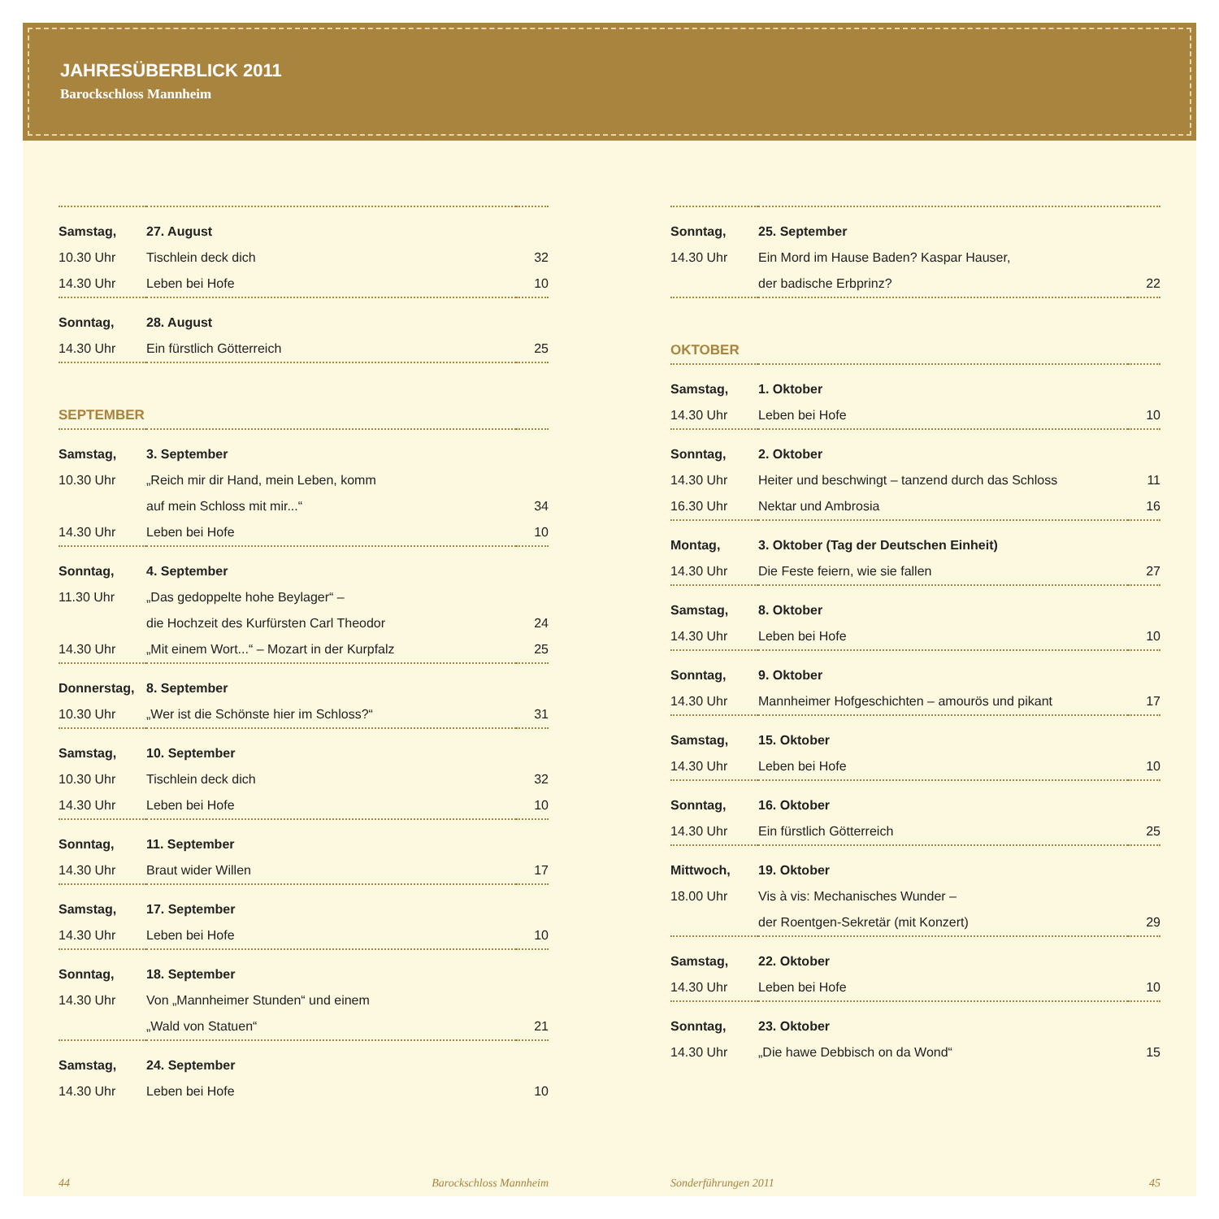JAHRESÜBERBLICK 2011
Barockschloss Mannheim
| Samstag, | 27. August | |
| 10.30 Uhr | Tischlein deck dich | 32 |
| 14.30 Uhr | Leben bei Hofe | 10 |
| Sonntag, | 28. August | |
| 14.30 Uhr | Ein fürstlich Götterreich | 25 |
SEPTEMBER
| Samstag, | 3. September | |
| 10.30 Uhr | „Reich mir dir Hand, mein Leben, komm | |
| | auf mein Schloss mit mir...“ | 34 |
| 14.30 Uhr | Leben bei Hofe | 10 |
| Sonntag, | 4. September | |
| 11.30 Uhr | „Das gedoppelte hohe Beylager“ – | |
| | die Hochzeit des Kurfürsten Carl Theodor | 24 |
| 14.30 Uhr | „Mit einem Wort...“ – Mozart in der Kurpfalz | 25 |
| Donnerstag, | 8. September | |
| 10.30 Uhr | „Wer ist die Schönste hier im Schloss?“ | 31 |
| Samstag, | 10. September | |
| 10.30 Uhr | Tischlein deck dich | 32 |
| 14.30 Uhr | Leben bei Hofe | 10 |
| Sonntag, | 11. September | |
| 14.30 Uhr | Braut wider Willen | 17 |
| Samstag, | 17. September | |
| 14.30 Uhr | Leben bei Hofe | 10 |
| Sonntag, | 18. September | |
| 14.30 Uhr | Von „Mannheimer Stunden“ und einem | |
| | „Wald von Statuen“ | 21 |
| Samstag, | 24. September | |
| 14.30 Uhr | Leben bei Hofe | 10 |
| Sonntag, | 25. September | |
| 14.30 Uhr | Ein Mord im Hause Baden? Kaspar Hauser, | |
| | der badische Erbprinz? | 22 |
OKTOBER
| Samstag, | 1. Oktober | |
| 14.30 Uhr | Leben bei Hofe | 10 |
| Sonntag, | 2. Oktober | |
| 14.30 Uhr | Heiter und beschwingt – tanzend durch das Schloss | 11 |
| 16.30 Uhr | Nektar und Ambrosia | 16 |
| Montag, | 3. Oktober (Tag der Deutschen Einheit) | |
| 14.30 Uhr | Die Feste feiern, wie sie fallen | 27 |
| Samstag, | 8. Oktober | |
| 14.30 Uhr | Leben bei Hofe | 10 |
| Sonntag, | 9. Oktober | |
| 14.30 Uhr | Mannheimer Hofgeschichten – amourös und pikant | 17 |
| Samstag, | 15. Oktober | |
| 14.30 Uhr | Leben bei Hofe | 10 |
| Sonntag, | 16. Oktober | |
| 14.30 Uhr | Ein fürstlich Götterreich | 25 |
| Mittwoch, | 19. Oktober | |
| 18.00 Uhr | Vis à vis: Mechanisches Wunder – | |
| | der Roentgen-Sekretär (mit Konzert) | 29 |
| Samstag, | 22. Oktober | |
| 14.30 Uhr | Leben bei Hofe | 10 |
| Sonntag, | 23. Oktober | |
| 14.30 Uhr | „Die hawe Debbisch on da Wond“ | 15 |
44 Barockschloss Mannheim Sonderführungen 2011 45